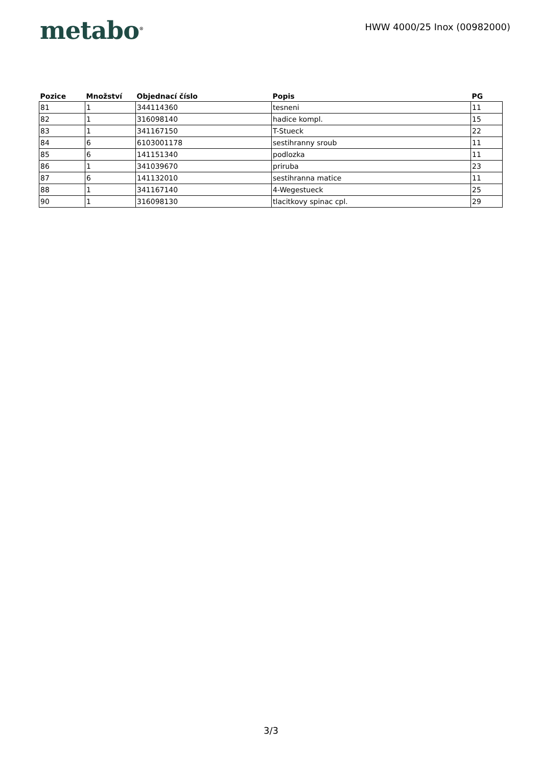metabo<sup>®</sup>
HWW 4000/25 Inox (00982000)
| Pozice | Množství | Objednací číslo | Popis | PG |
| --- | --- | --- | --- | --- |
| 81 | 1 | 344114360 | tesneni | 11 |
| 82 | 1 | 316098140 | hadice kompl. | 15 |
| 83 | 1 | 341167150 | T-Stueck | 22 |
| 84 | 6 | 6103001178 | sestihranny sroub | 11 |
| 85 | 6 | 141151340 | podlozka | 11 |
| 86 | 1 | 341039670 | priruba | 23 |
| 87 | 6 | 141132010 | sestihranna matice | 11 |
| 88 | 1 | 341167140 | 4-Wegestueck | 25 |
| 90 | 1 | 316098130 | tlacitkovy spinac cpl. | 29 |
3/3